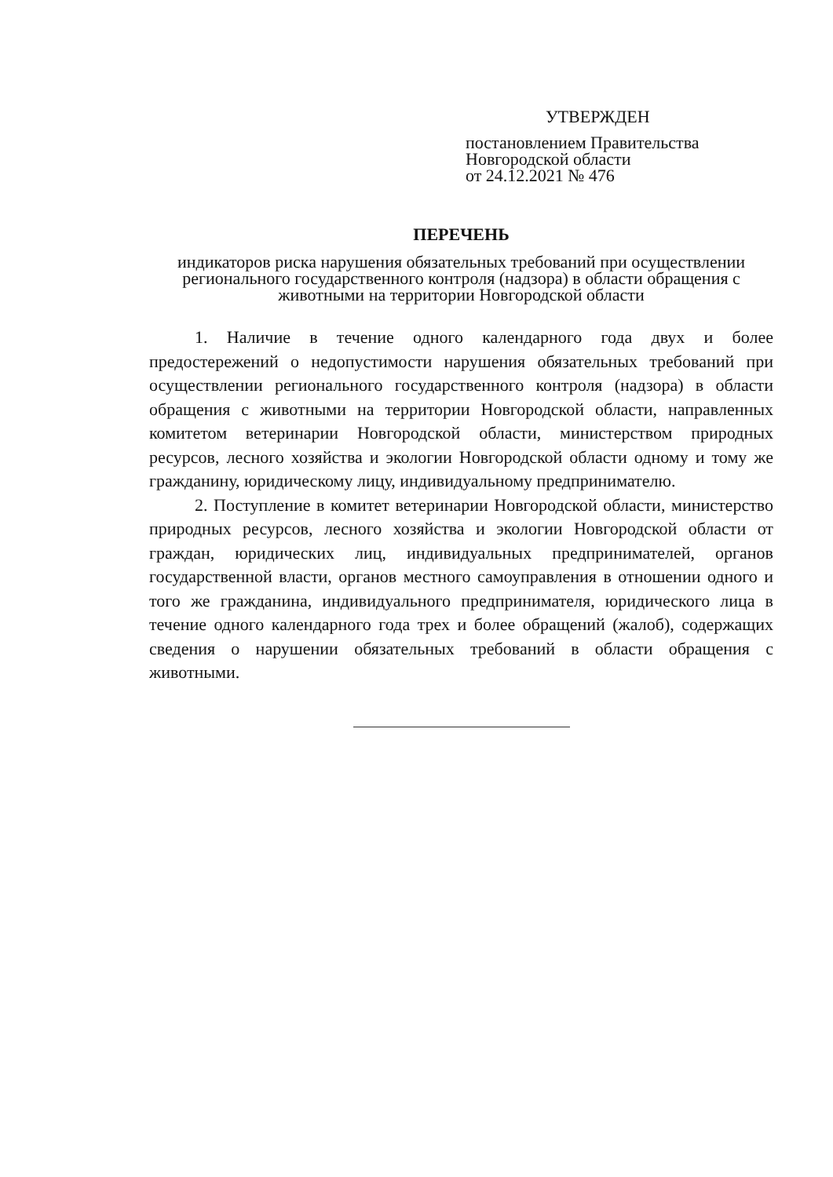УТВЕРЖДЕН
постановлением Правительства
Новгородской области
от 24.12.2021 № 476
ПЕРЕЧЕНЬ
индикаторов риска нарушения обязательных требований при осуществлении регионального государственного контроля (надзора) в области обращения с животными на территории Новгородской области
1. Наличие в течение одного календарного года двух и более предостережений о недопустимости нарушения обязательных требований при осуществлении регионального государственного контроля (надзора) в области обращения с животными на территории Новгородской области, направленных комитетом ветеринарии Новгородской области, министерством природных ресурсов, лесного хозяйства и экологии Новгородской области одному и тому же гражданину, юридическому лицу, индивидуальному предпринимателю.
2. Поступление в комитет ветеринарии Новгородской области, министерство природных ресурсов, лесного хозяйства и экологии Новгородской области от граждан, юридических лиц, индивидуальных предпринимателей, органов государственной власти, органов местного самоуправления в отношении одного и того же гражданина, индивидуального предпринимателя, юридического лица в течение одного календарного года трех и более обращений (жалоб), содержащих сведения о нарушении обязательных требований в области обращения с животными.